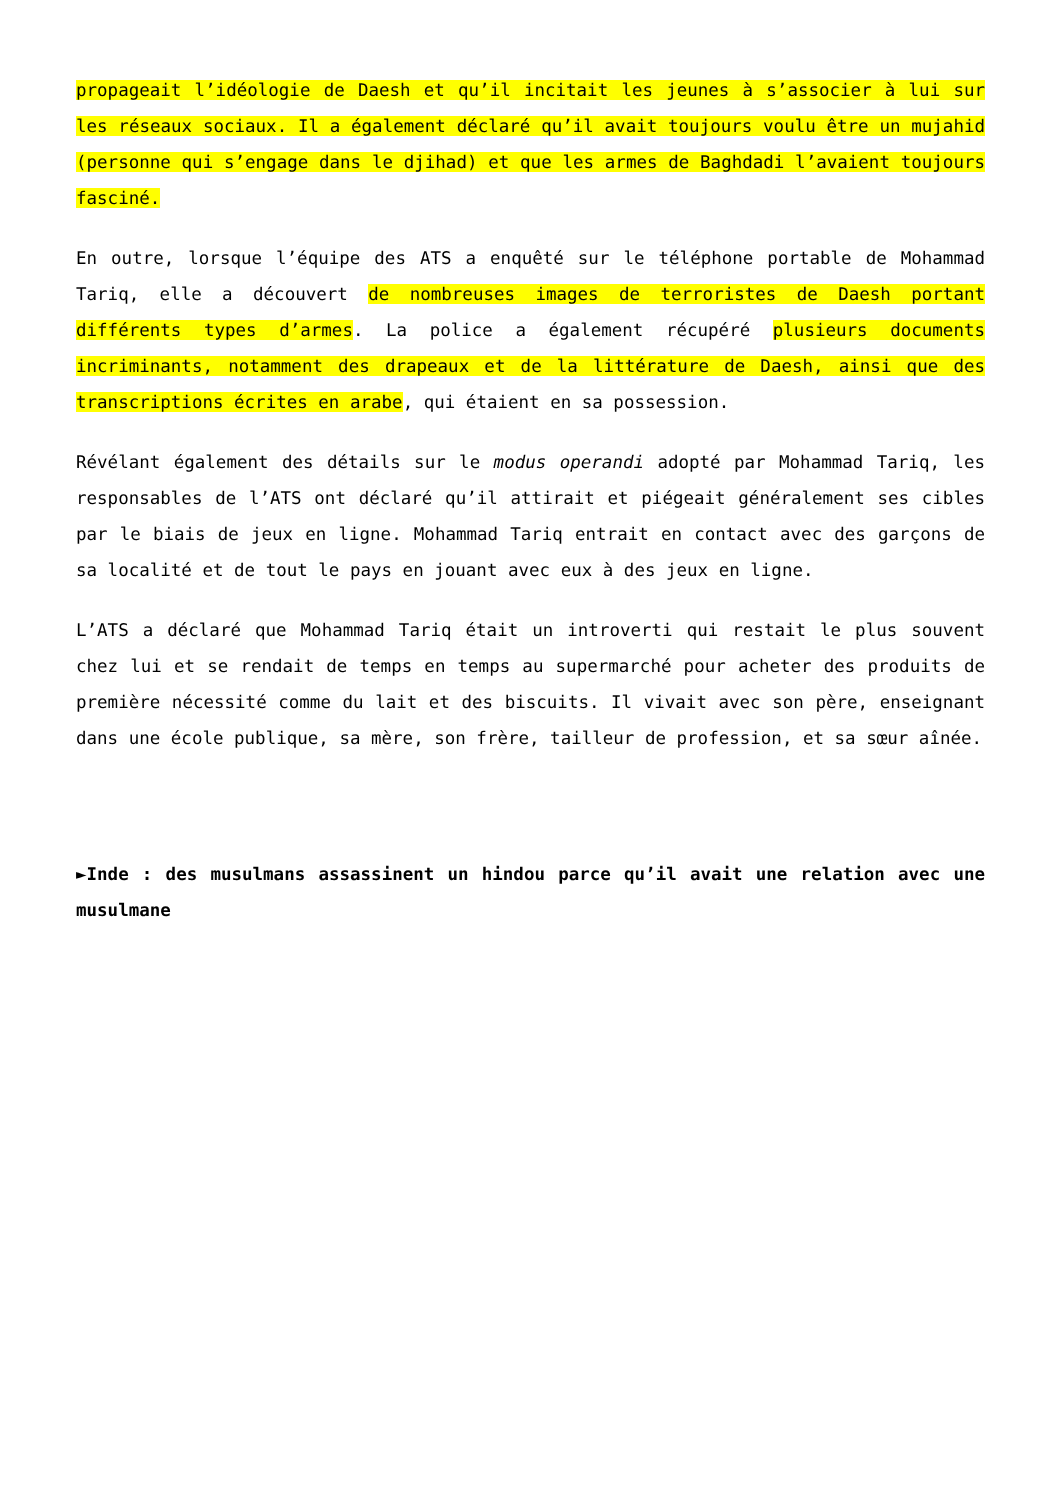propageait l’idéologie de Daesh et qu’il incitait les jeunes à s’associer à lui sur les réseaux sociaux. Il a également déclaré qu’il avait toujours voulu être un mujahid (personne qui s’engage dans le djihad) et que les armes de Baghdadi l’avaient toujours fasciné.
En outre, lorsque l’équipe des ATS a enquêté sur le téléphone portable de Mohammad Tariq, elle a découvert de nombreuses images de terroristes de Daesh portant différents types d’armes. La police a également récupéré plusieurs documents incriminants, notamment des drapeaux et de la littérature de Daesh, ainsi que des transcriptions écrites en arabe, qui étaient en sa possession.
Révélant également des détails sur le modus operandi adopté par Mohammad Tariq, les responsables de l’ATS ont déclaré qu’il attirait et piégeait généralement ses cibles par le biais de jeux en ligne. Mohammad Tariq entrait en contact avec des garçons de sa localité et de tout le pays en jouant avec eux à des jeux en ligne.
L’ATS a déclaré que Mohammad Tariq était un introverti qui restait le plus souvent chez lui et se rendait de temps en temps au supermarché pour acheter des produits de première nécessité comme du lait et des biscuits. Il vivait avec son père, enseignant dans une école publique, sa mère, son frère, tailleur de profession, et sa sœur aînée.
►Inde : des musulmans assassinent un hindou parce qu’il avait une relation avec une musulmane